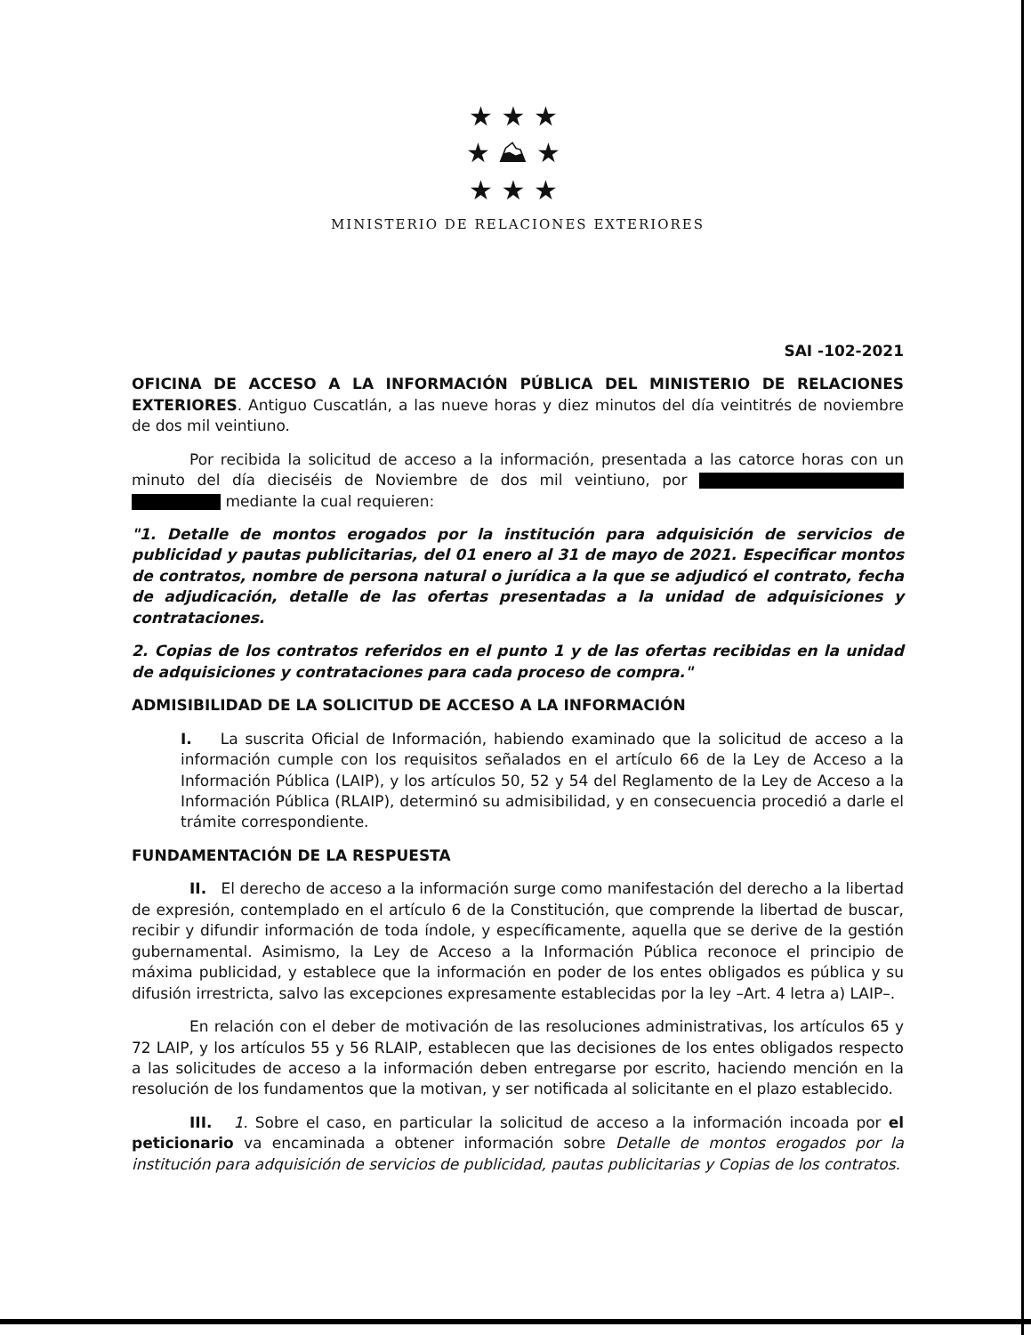★ ★ ★
★ ⛰ ★
★ ★ ★
MINISTERIO DE RELACIONES EXTERIORES
SAI -102-2021
OFICINA DE ACCESO A LA INFORMACIÓN PÚBLICA DEL MINISTERIO DE RELACIONES EXTERIORES. Antiguo Cuscatlán, a las nueve horas y diez minutos del día veintitrés de noviembre de dos mil veintiuno.
Por recibida la solicitud de acceso a la información, presentada a las catorce horas con un minuto del día dieciséis de Noviembre de dos mil veintiuno, por mediante la cual requieren:
"1. Detalle de montos erogados por la institución para adquisición de servicios de publicidad y pautas publicitarias, del 01 enero al 31 de mayo de 2021. Especificar montos de contratos, nombre de persona natural o jurídica a la que se adjudicó el contrato, fecha de adjudicación, detalle de las ofertas presentadas a la unidad de adquisiciones y contrataciones.
2. Copias de los contratos referidos en el punto 1 y de las ofertas recibidas en la unidad de adquisiciones y contrataciones para cada proceso de compra."
ADMISIBILIDAD DE LA SOLICITUD DE ACCESO A LA INFORMACIÓN
I. La suscrita Oficial de Información, habiendo examinado que la solicitud de acceso a la información cumple con los requisitos señalados en el artículo 66 de la Ley de Acceso a la Información Pública (LAIP), y los artículos 50, 52 y 54 del Reglamento de la Ley de Acceso a la Información Pública (RLAIP), determinó su admisibilidad, y en consecuencia procedió a darle el trámite correspondiente.
FUNDAMENTACIÓN DE LA RESPUESTA
II. El derecho de acceso a la información surge como manifestación del derecho a la libertad de expresión, contemplado en el artículo 6 de la Constitución, que comprende la libertad de buscar, recibir y difundir información de toda índole, y específicamente, aquella que se derive de la gestión gubernamental. Asimismo, la Ley de Acceso a la Información Pública reconoce el principio de máxima publicidad, y establece que la información en poder de los entes obligados es pública y su difusión irrestricta, salvo las excepciones expresamente establecidas por la ley –Art. 4 letra a) LAIP–.
En relación con el deber de motivación de las resoluciones administrativas, los artículos 65 y 72 LAIP, y los artículos 55 y 56 RLAIP, establecen que las decisiones de los entes obligados respecto a las solicitudes de acceso a la información deben entregarse por escrito, haciendo mención en la resolución de los fundamentos que la motivan, y ser notificada al solicitante en el plazo establecido.
III. 1. Sobre el caso, en particular la solicitud de acceso a la información incoada por el peticionario va encaminada a obtener información sobre Detalle de montos erogados por la institución para adquisición de servicios de publicidad, pautas publicitarias y Copias de los contratos.